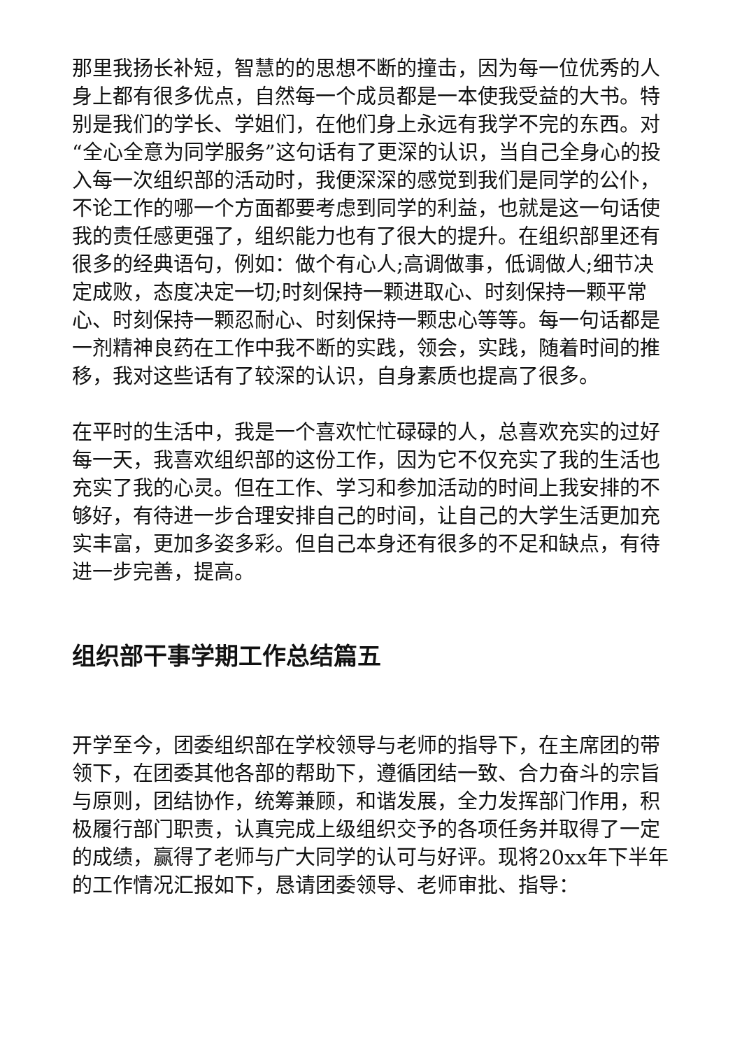那里我扬长补短，智慧的的思想不断的撞击，因为每一位优秀的人身上都有很多优点，自然每一个成员都是一本使我受益的大书。特别是我们的学长、学姐们，在他们身上永远有我学不完的东西。对“全心全意为同学服务”这句话有了更深的认识，当自己全身心的投入每一次组织部的活动时，我便深深的感觉到我们是同学的公仆，不论工作的哪一个方面都要考虑到同学的利益，也就是这一句话使我的责任感更强了，组织能力也有了很大的提升。在组织部里还有很多的经典语句，例如：做个有心人;高调做事，低调做人;细节决定成败，态度决定一切;时刻保持一颗进取心、时刻保持一颗平常心、时刻保持一颗忍耐心、时刻保持一颗忠心等等。每一句话都是一剂精神良药在工作中我不断的实践，领会，实践，随着时间的推移，我对这些话有了较深的认识，自身素质也提高了很多。
在平时的生活中，我是一个喜欢忙忙碌碌的人，总喜欢充实的过好每一天，我喜欢组织部的这份工作，因为它不仅充实了我的生活也充实了我的心灵。但在工作、学习和参加活动的时间上我安排的不够好，有待进一步合理安排自己的时间，让自己的大学生活更加充实丰富，更加多姿多彩。但自己本身还有很多的不足和缺点，有待进一步完善，提高。
组织部干事学期工作总结篇五
开学至今，团委组织部在学校领导与老师的指导下，在主席团的带领下，在团委其他各部的帮助下，遵循团结一致、合力奋斗的宗旨与原则，团结协作，统筹兼顾，和谐发展，全力发挥部门作用，积极履行部门职责，认真完成上级组织交予的各项任务并取得了一定的成绩，赢得了老师与广大同学的认可与好评。现将20xx年下半年的工作情况汇报如下，恳请团委领导、老师审批、指导：